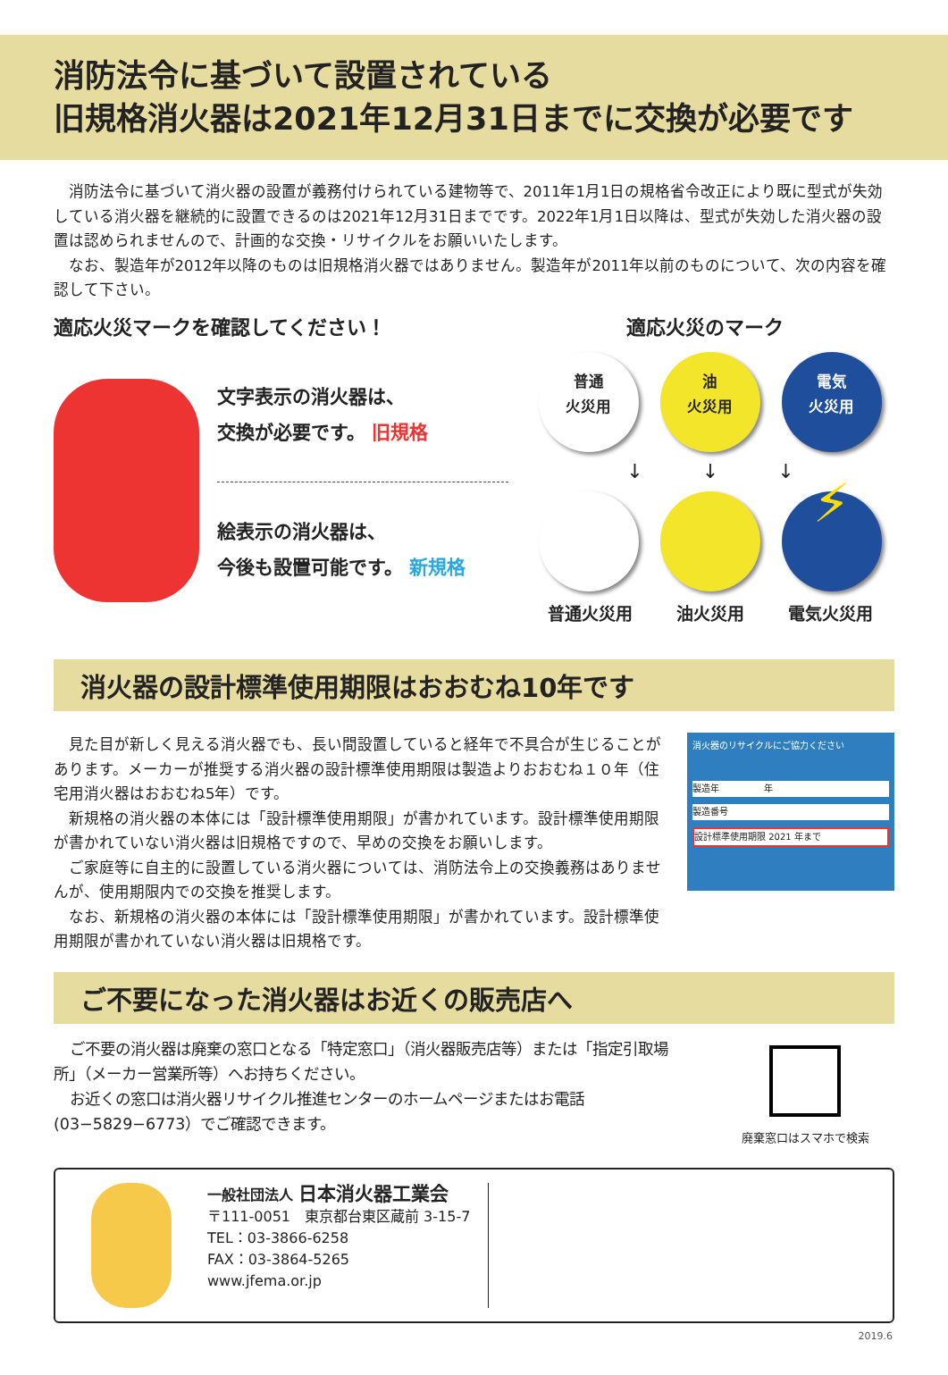消防法令に基づいて設置されている
旧規格消火器は2021年12月31日までに交換が必要です
消防法令に基づいて消火器の設置が義務付けられている建物等で、2011年1月1日の規格省令改正により既に型式が失効している消火器を継続的に設置できるのは2021年12月31日までです。2022年1月1日以降は、型式が失効した消火器の設置は認められませんので、計画的な交換・リサイクルをお願いいたします。
なお、製造年が2012年以降のものは旧規格消火器ではありません。製造年が2011年以前のものについて、次の内容を確認して下さい。
適応火災マークを確認してください！ 適応火災のマーク
文字表示の消火器は、
交換が必要です。 旧規格
絵表示の消火器は、
今後も設置可能です。 新規格
普通
火災用 油
火災用 電気
火災用
↓　　　↓　　　↓
⚡
普通火災用 油火災用 電気火災用
消火器の設計標準使用期限はおおむね10年です
見た目が新しく見える消火器でも、長い間設置していると経年で不具合が生じることがあります。メーカーが推奨する消火器の設計標準使用期限は製造よりおおむね１０年（住宅用消火器はおおむね5年）です。
新規格の消火器の本体には「設計標準使用期限」が書かれています。設計標準使用期限が書かれていない消火器は旧規格ですので、早めの交換をお願いします。
ご家庭等に自主的に設置している消火器については、消防法令上の交換義務はありませんが、使用期限内での交換を推奨します。
なお、新規格の消火器の本体には「設計標準使用期限」が書かれています。設計標準使用期限が書かれていない消火器は旧規格です。
消火器のリサイクルにご協力ください
製造年　　　　　年
製造番号
設計標準使用期限 2021 年まで
ご不要になった消火器はお近くの販売店へ
ご不要の消火器は廃棄の窓口となる「特定窓口」（消火器販売店等）または「指定引取場所」（メーカー営業所等）へお持ちください。
お近くの窓口は消火器リサイクル推進センターのホームページまたはお電話(03−5829−6773）でご確認できます。
廃棄窓口はスマホで検索
一般社団法人 日本消火器工業会
〒111-0051　東京都台東区蔵前 3-15-7
TEL：03-3866-6258
FAX：03-3864-5265
www.jfema.or.jp
2019.6